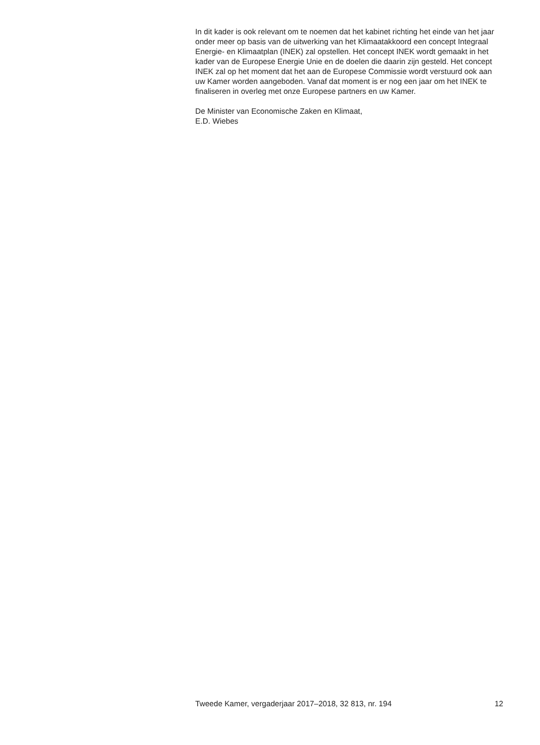In dit kader is ook relevant om te noemen dat het kabinet richting het einde van het jaar onder meer op basis van de uitwerking van het Klimaatakkoord een concept Integraal Energie- en Klimaatplan (INEK) zal opstellen. Het concept INEK wordt gemaakt in het kader van de Europese Energie Unie en de doelen die daarin zijn gesteld. Het concept INEK zal op het moment dat het aan de Europese Commissie wordt verstuurd ook aan uw Kamer worden aangeboden. Vanaf dat moment is er nog een jaar om het INEK te finaliseren in overleg met onze Europese partners en uw Kamer.
De Minister van Economische Zaken en Klimaat,
E.D. Wiebes
Tweede Kamer, vergaderjaar 2017–2018, 32 813, nr. 194 12